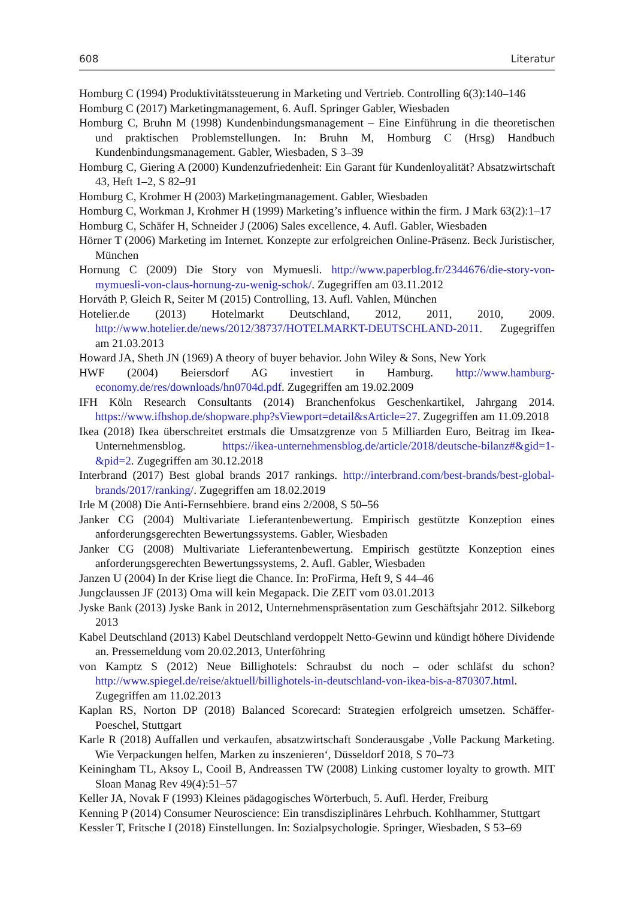608 Literatur
Homburg C (1994) Produktivitätssteuerung in Marketing und Vertrieb. Controlling 6(3):140–146
Homburg C (2017) Marketingmanagement, 6. Aufl. Springer Gabler, Wiesbaden
Homburg C, Bruhn M (1998) Kundenbindungsmanagement – Eine Einführung in die theoretischen und praktischen Problemstellungen. In: Bruhn M, Homburg C (Hrsg) Handbuch Kundenbindungsmanagement. Gabler, Wiesbaden, S 3–39
Homburg C, Giering A (2000) Kundenzufriedenheit: Ein Garant für Kundenloyalität? Absatzwirtschaft 43, Heft 1–2, S 82–91
Homburg C, Krohmer H (2003) Marketingmanagement. Gabler, Wiesbaden
Homburg C, Workman J, Krohmer H (1999) Marketing’s influence within the firm. J Mark 63(2):1–17
Homburg C, Schäfer H, Schneider J (2006) Sales excellence, 4. Aufl. Gabler, Wiesbaden
Hörner T (2006) Marketing im Internet. Konzepte zur erfolgreichen Online-Präsenz. Beck Juristischer, München
Hornung C (2009) Die Story von Mymuesli. http://www.paperblog.fr/2344676/die-story-von-mymuesli-von-claus-hornung-zu-wenig-schok/. Zugegriffen am 03.11.2012
Horváth P, Gleich R, Seiter M (2015) Controlling, 13. Aufl. Vahlen, München
Hotelier.de (2013) Hotelmarkt Deutschland, 2012, 2011, 2010, 2009. http://www.hotelier.de/news/2012/38737/HOTELMARKT-DEUTSCHLAND-2011. Zugegriffen am 21.03.2013
Howard JA, Sheth JN (1969) A theory of buyer behavior. John Wiley & Sons, New York
HWF (2004) Beiersdorf AG investiert in Hamburg. http://www.hamburg-economy.de/res/downloads/hn0704d.pdf. Zugegriffen am 19.02.2009
IFH Köln Research Consultants (2014) Branchenfokus Geschenkartikel, Jahrgang 2014. https://www.ifhshop.de/shopware.php?sViewport=detail&sArticle=27. Zugegriffen am 11.09.2018
Ikea (2018) Ikea überschreitet erstmals die Umsatzgrenze von 5 Milliarden Euro, Beitrag im Ikea-Unternehmensblog. https://ikea-unternehmensblog.de/article/2018/deutsche-bilanz#&gid=1-&pid=2. Zugegriffen am 30.12.2018
Interbrand (2017) Best global brands 2017 rankings. http://interbrand.com/best-brands/best-global-brands/2017/ranking/. Zugegriffen am 18.02.2019
Irle M (2008) Die Anti-Fernsehbiere. brand eins 2/2008, S 50–56
Janker CG (2004) Multivariate Lieferantenbewertung. Empirisch gestützte Konzeption eines anforderungsgerechten Bewertungssystems. Gabler, Wiesbaden
Janker CG (2008) Multivariate Lieferantenbewertung. Empirisch gestützte Konzeption eines anforderungsgerechten Bewertungssystems, 2. Aufl. Gabler, Wiesbaden
Janzen U (2004) In der Krise liegt die Chance. In: ProFirma, Heft 9, S 44–46
Jungclaussen JF (2013) Oma will kein Megapack. Die ZEIT vom 03.01.2013
Jyske Bank (2013) Jyske Bank in 2012, Unternehmenspräsentation zum Geschäftsjahr 2012. Silkeborg 2013
Kabel Deutschland (2013) Kabel Deutschland verdoppelt Netto-Gewinn und kündigt höhere Dividende an. Pressemeldung vom 20.02.2013, Unterföhring
von Kamptz S (2012) Neue Billighotels: Schraubst du noch – oder schläfst du schon? http://www.spiegel.de/reise/aktuell/billighotels-in-deutschland-von-ikea-bis-a-870307.html. Zugegriffen am 11.02.2013
Kaplan RS, Norton DP (2018) Balanced Scorecard: Strategien erfolgreich umsetzen. Schäffer-Poeschel, Stuttgart
Karle R (2018) Auffallen und verkaufen, absatzwirtschaft Sonderausgabe ‚Volle Packung Marketing. Wie Verpackungen helfen, Marken zu inszenieren‘, Düsseldorf 2018, S 70–73
Keiningham TL, Aksoy L, Cooil B, Andreassen TW (2008) Linking customer loyalty to growth. MIT Sloan Manag Rev 49(4):51–57
Keller JA, Novak F (1993) Kleines pädagogisches Wörterbuch, 5. Aufl. Herder, Freiburg
Kenning P (2014) Consumer Neuroscience: Ein transdisziplinäres Lehrbuch. Kohlhammer, Stuttgart
Kessler T, Fritsche I (2018) Einstellungen. In: Sozialpsychologie. Springer, Wiesbaden, S 53–69